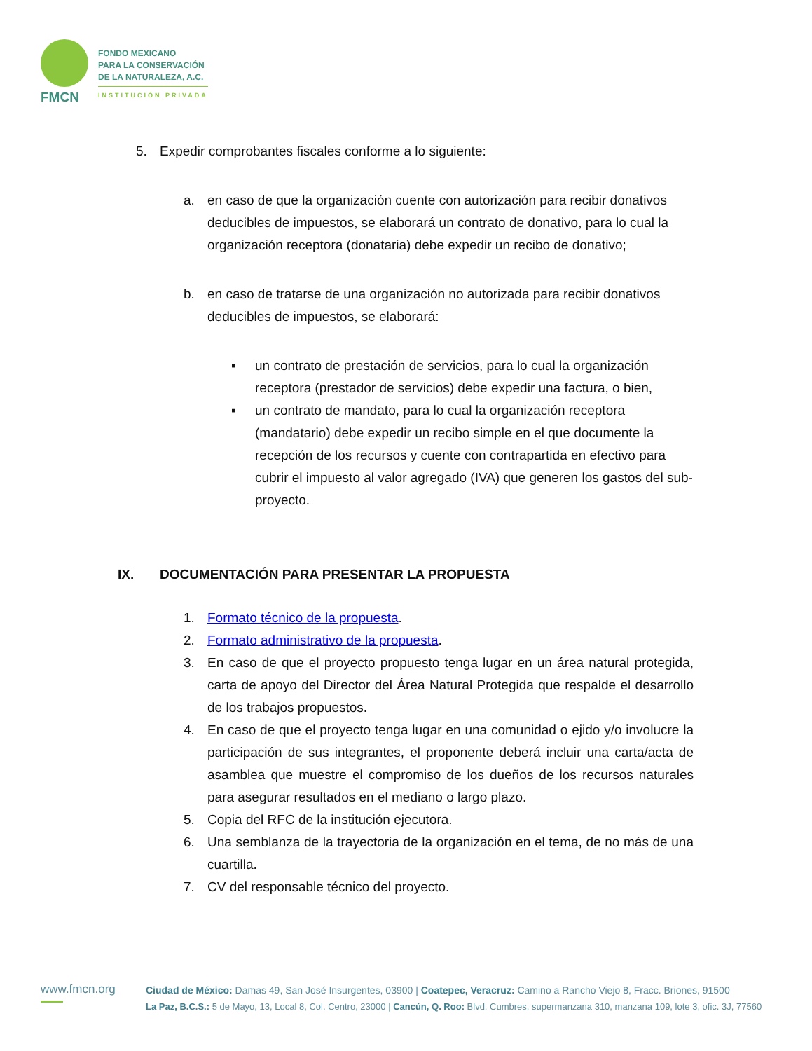FMCN
FONDO MEXICANO
PARA LA CONSERVACIÓN
DE LA NATURALEZA, A.C.
INSTITUCIÓN PRIVADA
5. Expedir comprobantes fiscales conforme a lo siguiente:
a. en caso de que la organización cuente con autorización para recibir donativos deducibles de impuestos, se elaborará un contrato de donativo, para lo cual la organización receptora (donataria) debe expedir un recibo de donativo;
b. en caso de tratarse de una organización no autorizada para recibir donativos deducibles de impuestos, se elaborará:
▪ un contrato de prestación de servicios, para lo cual la organización receptora (prestador de servicios) debe expedir una factura, o bien,
▪ un contrato de mandato, para lo cual la organización receptora (mandatario) debe expedir un recibo simple en el que documente la recepción de los recursos y cuente con contrapartida en efectivo para cubrir el impuesto al valor agregado (IVA) que generen los gastos del sub-proyecto.
IX. DOCUMENTACIÓN PARA PRESENTAR LA PROPUESTA
1. Formato técnico de la propuesta.
2. Formato administrativo de la propuesta.
3. En caso de que el proyecto propuesto tenga lugar en un área natural protegida, carta de apoyo del Director del Área Natural Protegida que respalde el desarrollo de los trabajos propuestos.
4. En caso de que el proyecto tenga lugar en una comunidad o ejido y/o involucre la participación de sus integrantes, el proponente deberá incluir una carta/acta de asamblea que muestre el compromiso de los dueños de los recursos naturales para asegurar resultados en el mediano o largo plazo.
5. Copia del RFC de la institución ejecutora.
6. Una semblanza de la trayectoria de la organización en el tema, de no más de una cuartilla.
7. CV del responsable técnico del proyecto.
www.fmcn.org
Ciudad de México: Damas 49, San José Insurgentes, 03900 | Coatepec, Veracruz: Camino a Rancho Viejo 8, Fracc. Briones, 91500
La Paz, B.C.S.: 5 de Mayo, 13, Local 8, Col. Centro, 23000 | Cancún, Q. Roo: Blvd. Cumbres, supermanzana 310, manzana 109, lote 3, ofic. 3J, 77560